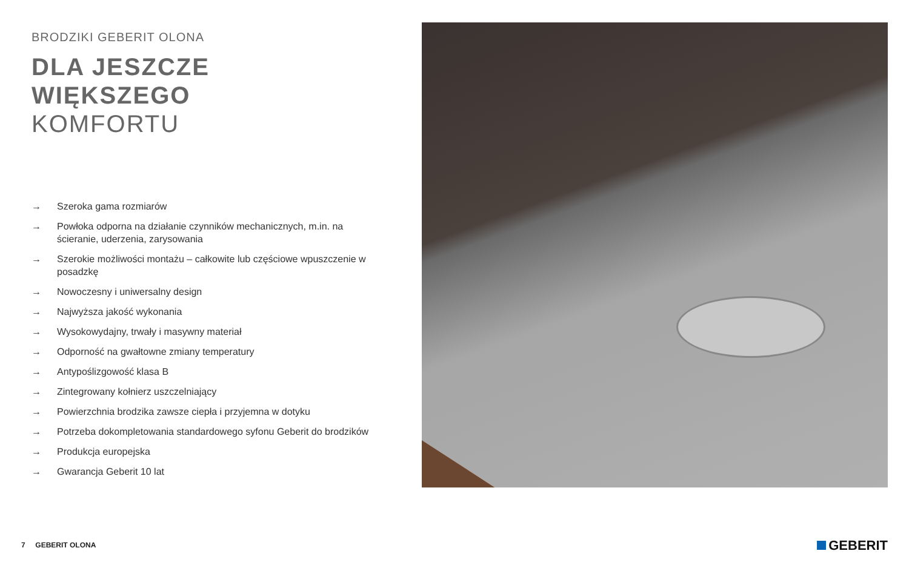BRODZIKI GEBERIT OLONA
DLA JESZCZE
WIĘKSZEGO
KOMFORTU
→ Szeroka gama rozmiarów
→ Powłoka odporna na działanie czynników mechanicznych, m.in. na ścieranie, uderzenia, zarysowania
→ Szerokie możliwości montażu – całkowite lub częściowe wpuszczenie w posadzkę
→ Nowoczesny i uniwersalny design
→ Najwyższa jakość wykonania
→ Wysokowydajny, trwały i masywny materiał
→ Odporność na gwałtowne zmiany temperatury
→ Antypoślizgowość klasa B
→ Zintegrowany kołnierz uszczelniający
→ Powierzchnia brodzika zawsze ciepła i przyjemna w dotyku
→ Potrzeba dokompletowania standardowego syfonu Geberit do brodzików
→ Produkcja europejska
→ Gwarancja Geberit 10 lat
7 GEBERIT OLONA GEBERIT